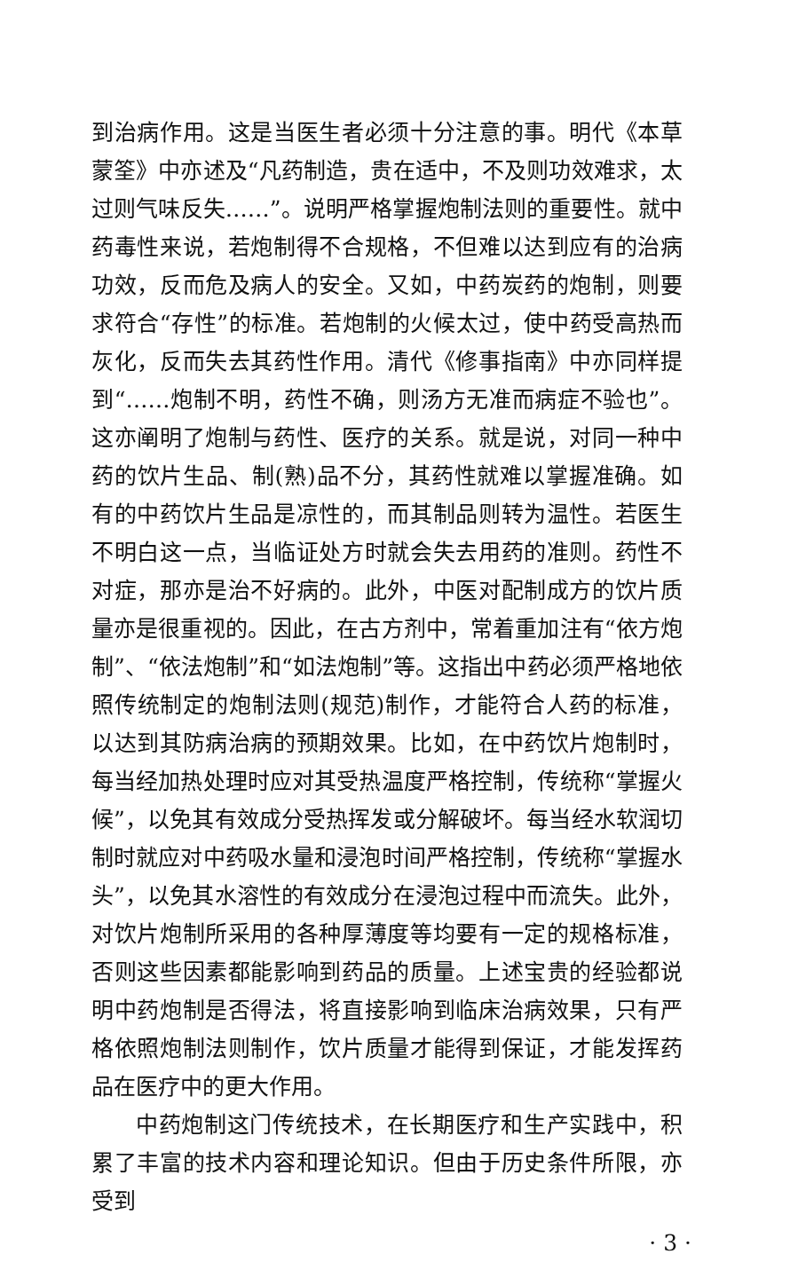到治病作用。这是当医生者必须十分注意的事。明代《本草蒙筌》中亦述及“凡药制造，贵在适中，不及则功效难求，太过则气味反失……”。说明严格掌握炮制法则的重要性。就中药毒性来说，若炮制得不合规格，不但难以达到应有的治病功效，反而危及病人的安全。又如，中药炭药的炮制，则要求符合“存性”的标准。若炮制的火候太过，使中药受高热而灰化，反而失去其药性作用。清代《修事指南》中亦同样提到“……炮制不明，药性不确，则汤方无准而病症不验也”。这亦阐明了炮制与药性、医疗的关系。就是说，对同一种中药的饮片生品、制(熟)品不分，其药性就难以掌握准确。如有的中药饮片生品是凉性的，而其制品则转为温性。若医生不明白这一点，当临证处方时就会失去用药的准则。药性不对症，那亦是治不好病的。此外，中医对配制成方的饮片质量亦是很重视的。因此，在古方剂中，常着重加注有“依方炮制”、“依法炮制”和“如法炮制”等。这指出中药必须严格地依照传统制定的炮制法则(规范)制作，才能符合人药的标准，以达到其防病治病的预期效果。比如，在中药饮片炮制时，每当经加热处理时应对其受热温度严格控制，传统称“掌握火候”，以免其有效成分受热挥发或分解破坏。每当经水软润切制时就应对中药吸水量和浸泡时间严格控制，传统称“掌握水头”，以免其水溶性的有效成分在浸泡过程中而流失。此外，对饮片炮制所采用的各种厚薄度等均要有一定的规格标准，否则这些因素都能影响到药品的质量。上述宝贵的经验都说明中药炮制是否得法，将直接影响到临床治病效果，只有严格依照炮制法则制作，饮片质量才能得到保证，才能发挥药品在医疗中的更大作用。
中药炮制这门传统技术，在长期医疗和生产实践中，积累了丰富的技术内容和理论知识。但由于历史条件所限，亦受到
· 3 ·